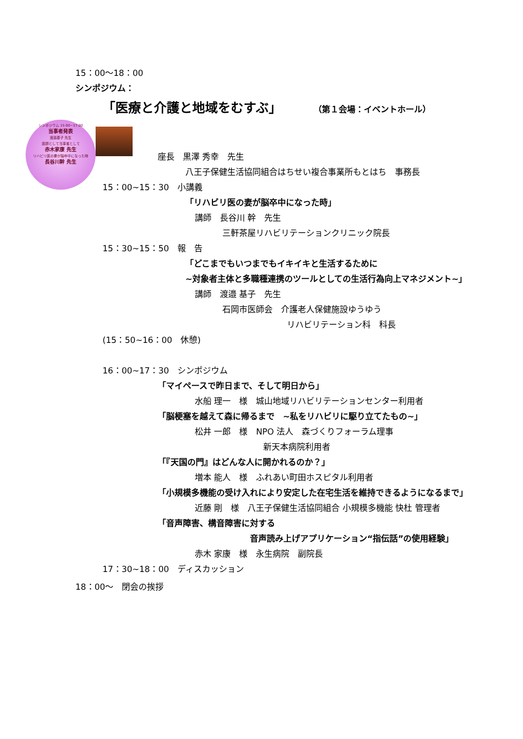15：00～18：00
シンポジウム：
「医療と介護と地域をむすぶ」 （第１会場：イベントホール）
シンポジウム 15:00~17:00
当事者発表
渡邉基子 先生
医師として当事者として
赤木家康 先生
リハビリ医の妻が脳卒中になった時
長谷川幹 先生
座長　黒澤 秀幸　先生
八王子保健生活協同組合はちせい複合事業所もとはち　事務長
15：00∼15：30　小講義
「リハビリ医の妻が脳卒中になった時」
講師　長谷川 幹　先生
三軒茶屋リハビリテーションクリニック院長
15：30∼15：50　報　告
「どこまでもいつまでもイキイキと生活するために
∼対象者主体と多職種連携のツールとしての生活行為向上マネジメント∼」
講師　渡邉 基子　先生
石岡市医師会　介護老人保健施設ゆうゆう
リハビリテーション科　科長
(15：50∼16：00　休憩)
16：00∼17：30　シンポジウム
「マイペースで昨日まで、そして明日から」
水船 理一　様　城山地域リハビリテーションセンター利用者
「脳梗塞を越えて森に帰るまで　∼私をリハビリに駆り立てたもの∼」
松井 一郎　様　NPO 法人　森づくりフォーラム理事
新天本病院利用者
「『天国の門』はどんな人に開かれるのか？」
増本 能人　様　ふれあい町田ホスピタル利用者
「小規模多機能の受け入れにより安定した在宅生活を維持できるようになるまで」
近藤 剛　様　八王子保健生活協同組合 小規模多機能 快杜 管理者
「音声障害、構音障害に対する
音声読み上げアプリケーション“指伝話”の使用経験」
赤木 家康　様　永生病院　副院長
17：30∼18：00　ディスカッション
18：00～　閉会の挨拶